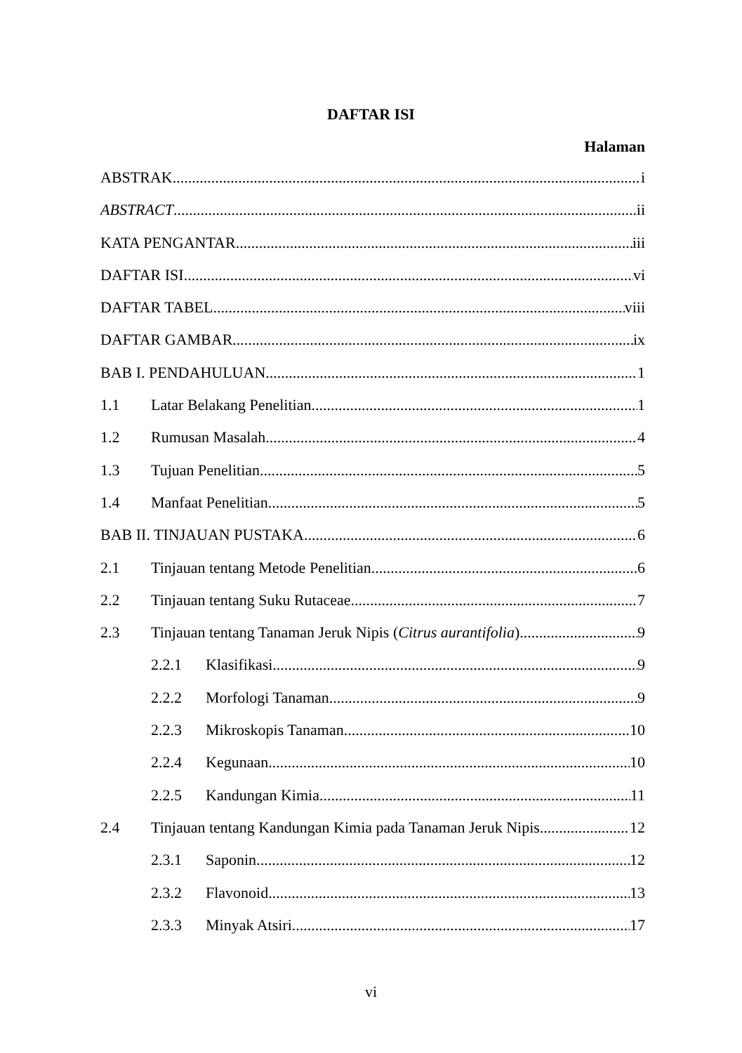DAFTAR ISI
Halaman
ABSTRAK i
ABSTRACT ii
KATA PENGANTAR iii
DAFTAR ISI vi
DAFTAR TABEL viii
DAFTAR GAMBAR ix
BAB I. PENDAHULUAN 1
1.1 Latar Belakang Penelitian 1
1.2 Rumusan Masalah 4
1.3 Tujuan Penelitian 5
1.4 Manfaat Penelitian 5
BAB II. TINJAUAN PUSTAKA 6
2.1 Tinjauan tentang Metode Penelitian 6
2.2 Tinjauan tentang Suku Rutaceae 7
2.3 Tinjauan tentang Tanaman Jeruk Nipis (Citrus aurantifolia) 9
2.2.1 Klasifikasi 9
2.2.2 Morfologi Tanaman 9
2.2.3 Mikroskopis Tanaman 10
2.2.4 Kegunaan 10
2.2.5 Kandungan Kimia 11
2.4 Tinjauan tentang Kandungan Kimia pada Tanaman Jeruk Nipis 12
2.3.1 Saponin 12
2.3.2 Flavonoid 13
2.3.3 Minyak Atsiri 17
vi